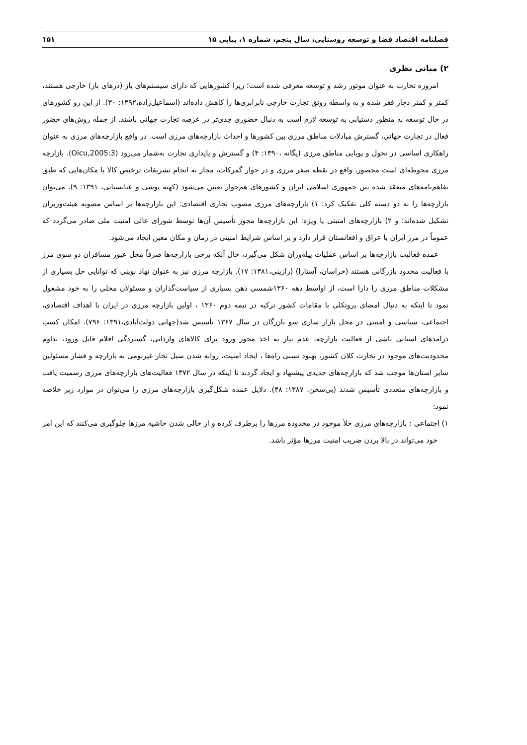فصلنامه اقتصاد فضا و توسعه روستایی، سال پنجم، شماره ۱، پیاپی ۱۵ ۱۵۱
۲) مبانی نظری
امروزه تجارت به عنوان موتور رشد و توسعه معرفی شده است؛ زیرا کشورهایی که دارای سیستم‌های باز (درهای باز) خارجی هستند، کمتر و کمتر دچار فقر شده و به واسطه رونق تجارت خارجی نابرابری‌ها را کاهش داده‌اند (اسماعیل‌زاده،۱۳۹۲: ۳۰). از این رو کشورهای در حال توسعه به منظور دستیابی به توسعه لازم است به دنبال حضوری جدی‌تر در عرصه تجارت جهانی باشند. از جمله روش‌های حضور فعال در تجارت جهانی، گسترش مبادلات مناطق مرزی بین کشورها و احداث بازارچه‌های مرزی است. در واقع بازارچه‌های مرزی به عنوان راهکاری اساسی در تحول و پویایی مناطق مرزی (یگانه ،۱۳۹۰: ۴) و گسترش و پایداری تجارت به‌شمار می‌رود (Oicu,2005:3). بازارچه مرزی محوطه‌ای است محصور، واقع در نقطه صفر مرزی و در جوار گمرکات، مجاز به انجام تشریفات ترخیص کالا یا مکان‌هایی که طبق تفاهم‌نامه‌های منعقد شده بین جمهوری اسلامی ایران و کشورهای هم‌جوار تعیین می‌شود (کهنه پوشی و عنابستانی، ۱۳۹۱: ۹). می‌توان بازارچه‌ها را به دو دسته کلی تفکیک کرد: ۱) بازارچه‌های مرزی مصوب تجاری اقتصادی: این بازارچه‌ها بر اساس مصوبه هیئت‌وزیران تشکیل شده‌اند؛ و ۲) بازارچه‌های امنیتی یا ویژه: این بازارچه‌ها مجوز تأسیس آن‌ها توسط شورای عالی امنیت ملی صادر می‌گردد که عموماً در مرز ایران با عراق و افغانستان قرار دارد و بر اساس شرایط امنیتی در زمان و مکان معین ایجاد می‌شود.
عمده فعالیت بازارچه‌ها بر اساس عملیات پیله‌وران شکل می‌گیرد، حال آنکه برخی بازارچه‌ها صرفاً محل عبور مسافران دو سوی مرز با فعالیت محدود بازرگانی هستند (خراسان، آستارا) (رازینی،۱۳۸۱: ۱۷). بازارچه مرزی نیز به عنوان نهاد نوینی که توانایی حل بسیاری از مشکلات مناطق مرزی را دارا است، از اواسط دهه ۱۳۶۰شمسی ذهن بسیاری از سیاست‌گذاران و مسئولان محلی را به خود مشغول نمود تا اینکه به دنبال امضای پروتکلی با مقامات کشور ترکیه در نیمه دوم ۱۳۶۰ ، اولین بازارچه مرزی در ایران با اهداف اقتصادی، اجتماعی، سیاسی و امنیتی در محل بازار ساری سو بازرگان در سال ۱۳۶۷ تأسیس شد(جهانی دولت‌آبادی،۱۳۹۱: ۷۹۶). امکان کسب درآمدهای استانی ناشی از فعالیت بازارچه، عدم نیاز به اخذ مجوز ورود برای کالاهای وارداتی، گستردگی اقلام قابل ورود، تداوم محدودیت‌های موجود در تجارت کلان کشور، بهبود نسبی راه‌ها ، ایجاد امنیت، روانه شدن سیل تجار غیربومی به بازارچه و فشار مسئولین سایر استان‌ها موجب شد که بازارچه‌های جدیدی پیشنهاد و ایجاد گردند تا اینکه در سال ۱۳۷۲ فعالیت‌های بازارچه‌های مرزی رسمیت یافت و بازارچه‌های متعددی تأسیس شدند (بی‌سخن، ۱۳۸۷: ۳۸). دلایل عمده شکل‌گیری بازارچه‌های مرزی را می‌توان در موارد زیر خلاصه نمود:
۱) اجتماعی : بازارچه‌های مرزی خلأ موجود در محدوده مرزها را برطرف کرده و از خالی شدن حاشیه مرزها جلوگیری می‌کنند که این امر خود می‌تواند در بالا بردن ضریب امنیت مرزها مؤثر باشد.